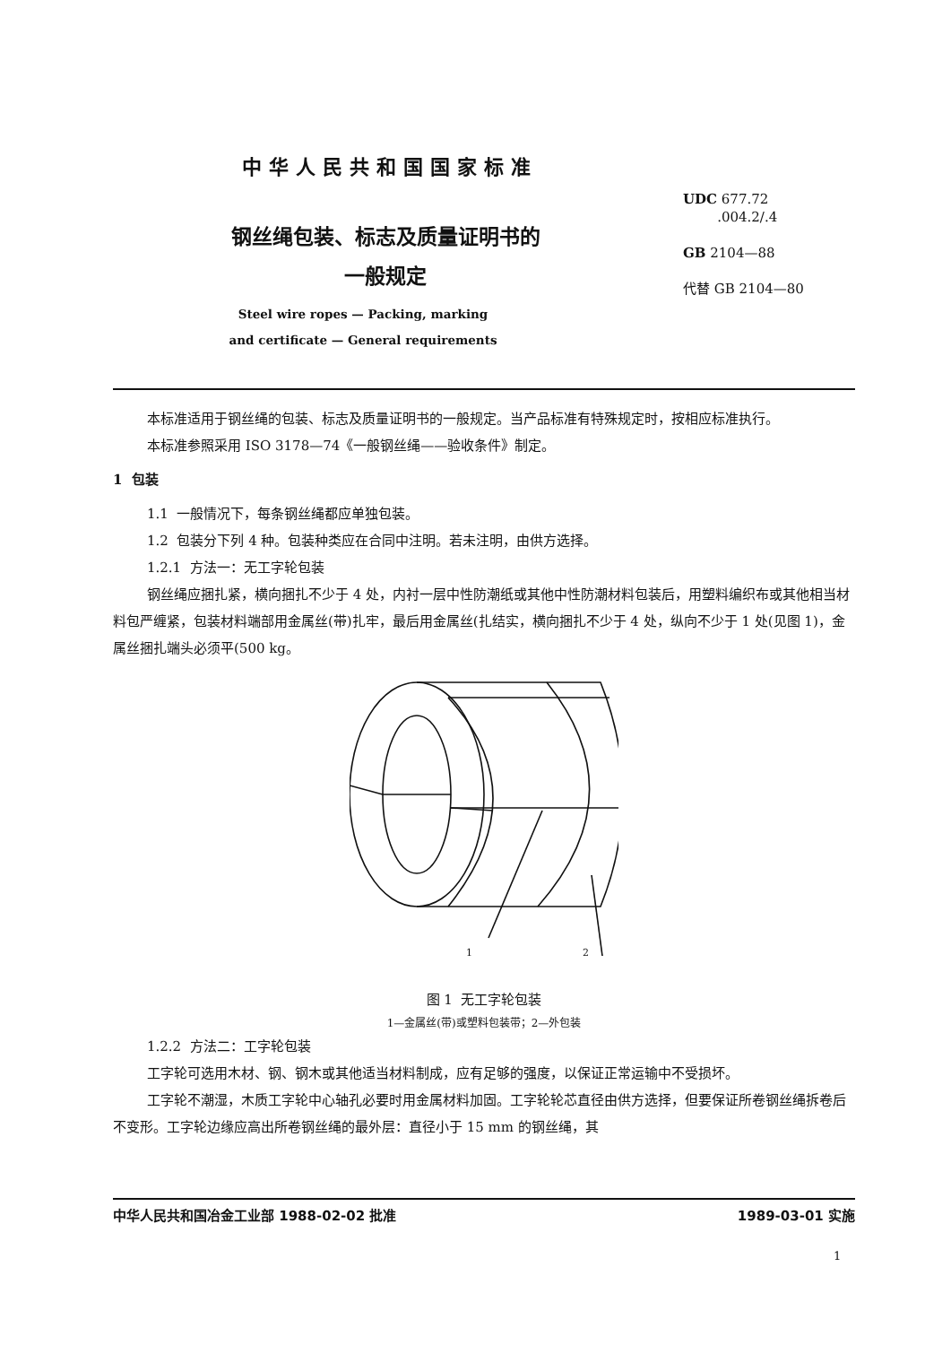中华人民共和国国家标准
UDC 677.72
.004.2/.4
GB 2104—88
代替 GB 2104—80
钢丝绳包装、标志及质量证明书的
一般规定
Steel wire ropes — Packing, marking and certificate — General requirements
本标准适用于钢丝绳的包装、标志及质量证明书的一般规定。当产品标准有特殊规定时，按相应标准执行。
本标准参照采用 ISO 3178—74《一般钢丝绳——验收条件》制定。
1 包装
1.1 一般情况下，每条钢丝绳都应单独包装。
1.2 包装分下列 4 种。包装种类应在合同中注明。若未注明，由供方选择。
1.2.1 方法一：无工字轮包装
钢丝绳应捆扎紧，横向捆扎不少于 4 处，内衬一层中性防潮纸或其他中性防潮材料包装后，用塑料编织布或其他相当材料包严缠紧，包装材料端部用金属丝(带)扎牢，最后用金属丝(扎结实，横向捆扎不少于 4 处，纵向不少于 1 处(见图 1)，金属丝捆扎端头必须平(500 kg。
1
2
图 1 无工字轮包装
1—金属丝(带)或塑料包装带；2—外包装
1.2.2 方法二：工字轮包装
工字轮可选用木材、钢、钢木或其他适当材料制成，应有足够的强度，以保证正常运输中不受损坏。
工字轮不潮湿，木质工字轮中心轴孔必要时用金属材料加固。工字轮轮芯直径由供方选择，但要保证所卷钢丝绳拆卷后不变形。工字轮边缘应高出所卷钢丝绳的最外层：直径小于 15 mm 的钢丝绳，其
中华人民共和国冶金工业部 1988-02-02 批准 1989-03-01 实施
1